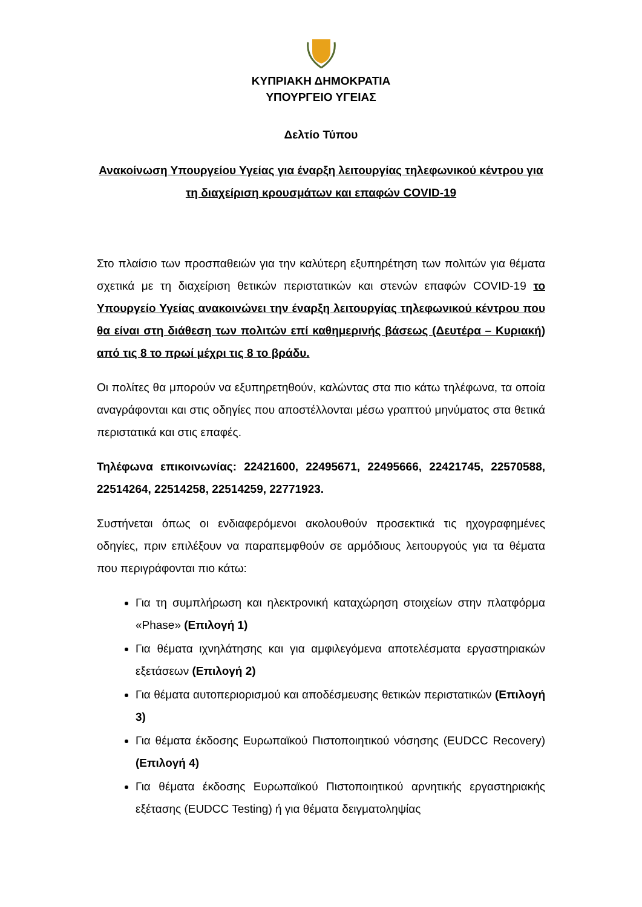ΚΥΠΡΙΑΚΗ ΔΗΜΟΚΡΑΤΙΑ
ΥΠΟΥΡΓΕΙΟ ΥΓΕΙΑΣ
Δελτίο Τύπου
Ανακοίνωση Υπουργείου Υγείας για έναρξη λειτουργίας τηλεφωνικού κέντρου για τη διαχείριση κρουσμάτων και επαφών COVID-19
Στο πλαίσιο των προσπαθειών για την καλύτερη εξυπηρέτηση των πολιτών για θέματα σχετικά με τη διαχείριση θετικών περιστατικών και στενών επαφών COVID-19 το Υπουργείο Υγείας ανακοινώνει την έναρξη λειτουργίας τηλεφωνικού κέντρου που θα είναι στη διάθεση των πολιτών επί καθημερινής βάσεως (Δευτέρα – Κυριακή) από τις 8 το πρωί μέχρι τις 8 το βράδυ.
Οι πολίτες θα μπορούν να εξυπηρετηθούν, καλώντας στα πιο κάτω τηλέφωνα, τα οποία αναγράφονται και στις οδηγίες που αποστέλλονται μέσω γραπτού μηνύματος στα θετικά περιστατικά και στις επαφές.
Τηλέφωνα επικοινωνίας: 22421600, 22495671, 22495666, 22421745, 22570588, 22514264, 22514258, 22514259, 22771923.
Συστήνεται όπως οι ενδιαφερόμενοι ακολουθούν προσεκτικά τις ηχογραφημένες οδηγίες, πριν επιλέξουν να παραπεμφθούν σε αρμόδιους λειτουργούς για τα θέματα που περιγράφονται πιο κάτω:
Για τη συμπλήρωση και ηλεκτρονική καταχώρηση στοιχείων στην πλατφόρμα «Phase» (Επιλογή 1)
Για θέματα ιχνηλάτησης και για αμφιλεγόμενα αποτελέσματα εργαστηριακών εξετάσεων (Επιλογή 2)
Για θέματα αυτοπεριορισμού και αποδέσμευσης θετικών περιστατικών (Επιλογή 3)
Για θέματα έκδοσης Ευρωπαϊκού Πιστοποιητικού νόσησης (EUDCC Recovery) (Επιλογή 4)
Για θέματα έκδοσης Ευρωπαϊκού Πιστοποιητικού αρνητικής εργαστηριακής εξέτασης (EUDCC Testing) ή για θέματα δειγματοληψίας